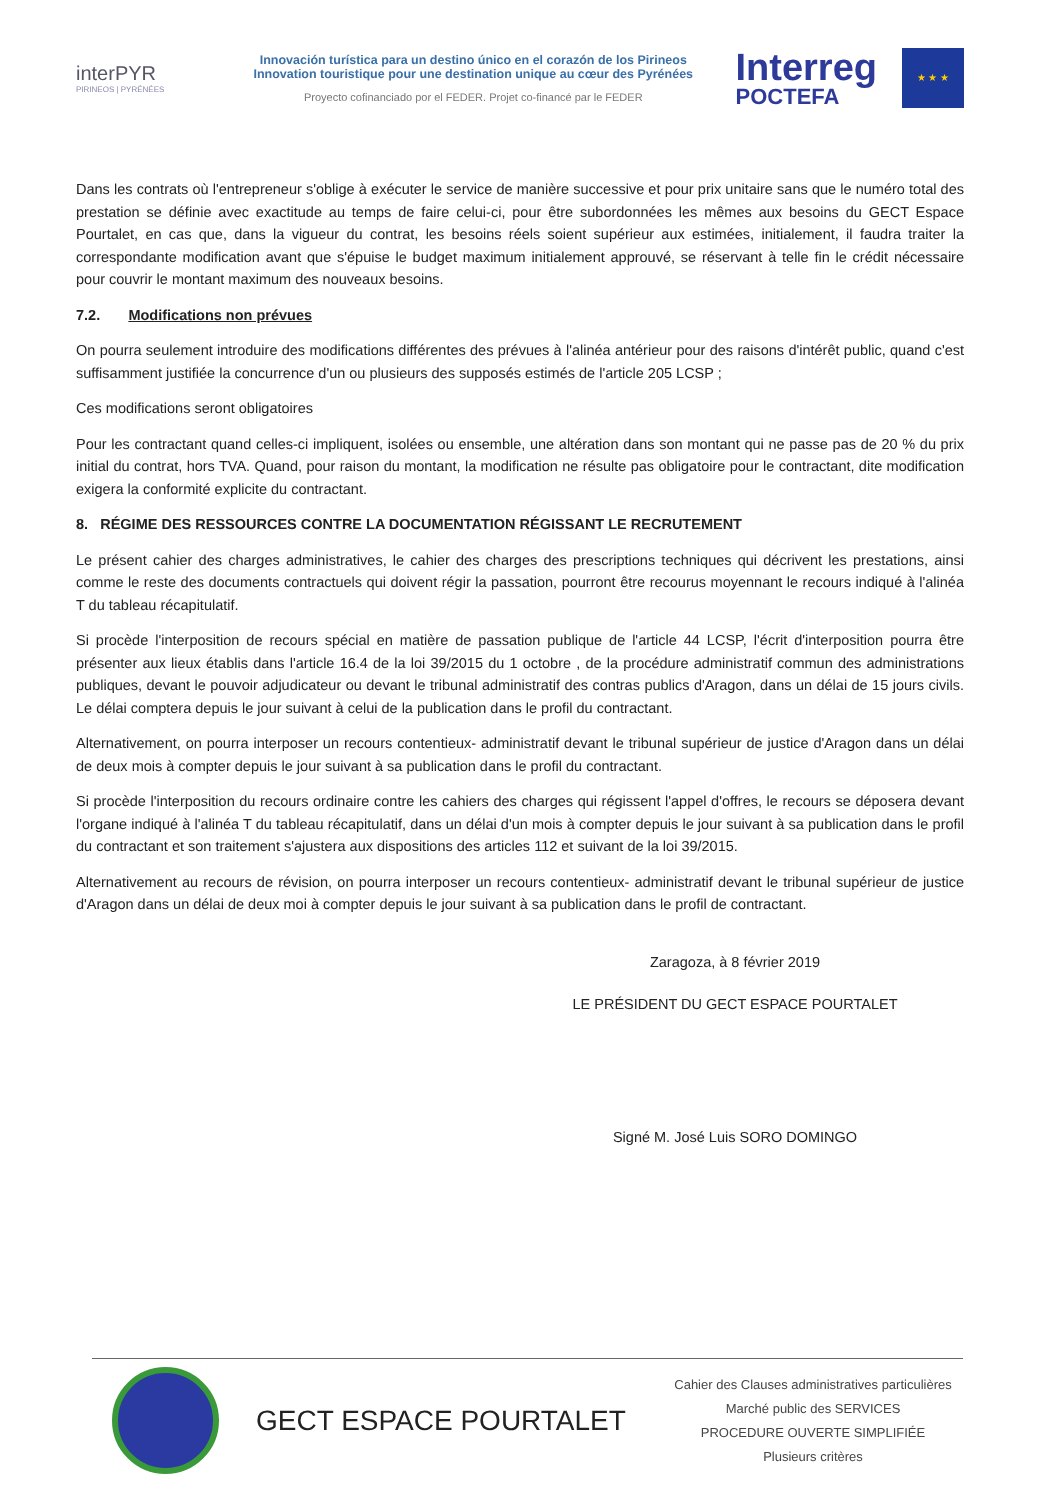interPYR
PIRINEOS | PYRÉNÉES
Innovación turística para un destino único en el corazón de los Pirineos
Innovation touristique pour une destination unique au cœur des Pyrénées
Proyecto cofinanciado por el FEDER. Projet co-financé par le FEDER
Interreg
POCTEFA
★ ★ ★
Dans les contrats où l'entrepreneur s'oblige à exécuter le service de manière successive et pour prix unitaire sans que le numéro total des prestation se définie avec exactitude au temps de faire celui-ci, pour être subordonnées les mêmes aux besoins du GECT Espace Pourtalet, en cas que, dans la vigueur du contrat, les besoins réels soient supérieur aux estimées, initialement, il faudra traiter la correspondante modification avant que s'épuise le budget maximum initialement approuvé, se réservant à telle fin le crédit nécessaire pour couvrir le montant maximum des nouveaux besoins.
7.2. Modifications non prévues
On pourra seulement introduire des modifications différentes des prévues à l'alinéa antérieur pour des raisons d'intérêt public, quand c'est suffisamment justifiée la concurrence d'un ou plusieurs des supposés estimés de l'article 205 LCSP ;
Ces modifications seront obligatoires
Pour les contractant quand celles-ci impliquent, isolées ou ensemble, une altération dans son montant qui ne passe pas de 20 % du prix initial du contrat, hors TVA. Quand, pour raison du montant, la modification ne résulte pas obligatoire pour le contractant, dite modification exigera la conformité explicite du contractant.
8. RÉGIME DES RESSOURCES CONTRE LA DOCUMENTATION RÉGISSANT LE RECRUTEMENT
Le présent cahier des charges administratives, le cahier des charges des prescriptions techniques qui décrivent les prestations, ainsi comme le reste des documents contractuels qui doivent régir la passation, pourront être recourus moyennant le recours indiqué à l'alinéa T du tableau récapitulatif.
Si procède l'interposition de recours spécial en matière de passation publique de l'article 44 LCSP, l'écrit d'interposition pourra être présenter aux lieux établis dans l'article 16.4 de la loi 39/2015 du 1 octobre , de la procédure administratif commun des administrations publiques, devant le pouvoir adjudicateur ou devant le tribunal administratif des contras publics d'Aragon, dans un délai de 15 jours civils. Le délai comptera depuis le jour suivant à celui de la publication dans le profil du contractant.
Alternativement, on pourra interposer un recours contentieux- administratif devant le tribunal supérieur de justice d'Aragon dans un délai de deux mois à compter depuis le jour suivant à sa publication dans le profil du contractant.
Si procède l'interposition du recours ordinaire contre les cahiers des charges qui régissent l'appel d'offres, le recours se déposera devant l'organe indiqué à l'alinéa T du tableau récapitulatif, dans un délai d'un mois à compter depuis le jour suivant à sa publication dans le profil du contractant et son traitement s'ajustera aux dispositions des articles 112 et suivant de la loi 39/2015.
Alternativement au recours de révision, on pourra interposer un recours contentieux- administratif devant le tribunal supérieur de justice d'Aragon dans un délai de deux moi à compter depuis le jour suivant à sa publication dans le profil de contractant.
Zaragoza, à 8 février 2019
LE PRÉSIDENT DU GECT ESPACE POURTALET
Signé M. José Luis SORO DOMINGO
GECT ESPACE POURTALET
Cahier des Clauses administratives particulières
Marché public des SERVICES
PROCEDURE OUVERTE SIMPLIFIÉE
Plusieurs critères